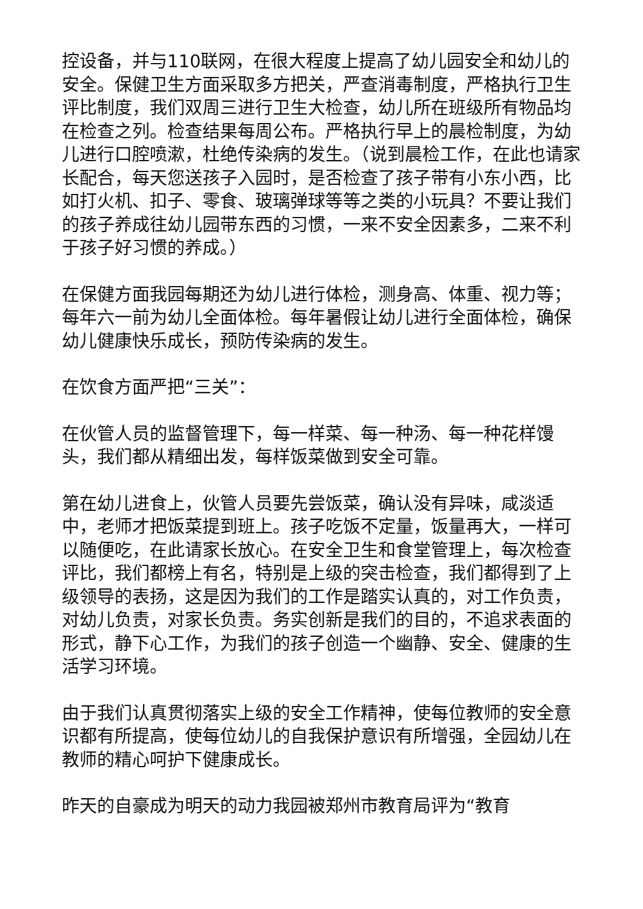控设备，并与110联网，在很大程度上提高了幼儿园安全和幼儿的安全。保健卫生方面采取多方把关，严查消毒制度，严格执行卫生评比制度，我们双周三进行卫生大检查，幼儿所在班级所有物品均在检查之列。检查结果每周公布。严格执行早上的晨检制度，为幼儿进行口腔喷漱，杜绝传染病的发生。（说到晨检工作，在此也请家长配合，每天您送孩子入园时，是否检查了孩子带有小东小西，比如打火机、扣子、零食、玻璃弹球等等之类的小玩具？不要让我们的孩子养成往幼儿园带东西的习惯，一来不安全因素多，二来不利于孩子好习惯的养成。）
在保健方面我园每期还为幼儿进行体检，测身高、体重、视力等；每年六一前为幼儿全面体检。每年暑假让幼儿进行全面体检，确保幼儿健康快乐成长，预防传染病的发生。
在饮食方面严把“三关”：
在伙管人员的监督管理下，每一样菜、每一种汤、每一种花样馒头，我们都从精细出发，每样饭菜做到安全可靠。
第在幼儿进食上，伙管人员要先尝饭菜，确认没有异味，咸淡适中，老师才把饭菜提到班上。孩子吃饭不定量，饭量再大，一样可以随便吃，在此请家长放心。在安全卫生和食堂管理上，每次检查评比，我们都榜上有名，特别是上级的突击检查，我们都得到了上级领导的表扬，这是因为我们的工作是踏实认真的，对工作负责，对幼儿负责，对家长负责。务实创新是我们的目的，不追求表面的形式，静下心工作，为我们的孩子创造一个幽静、安全、健康的生活学习环境。
由于我们认真贯彻落实上级的安全工作精神，使每位教师的安全意识都有所提高，使每位幼儿的自我保护意识有所增强，全园幼儿在教师的精心呵护下健康成长。
昨天的自豪成为明天的动力我园被郑州市教育局评为“教育